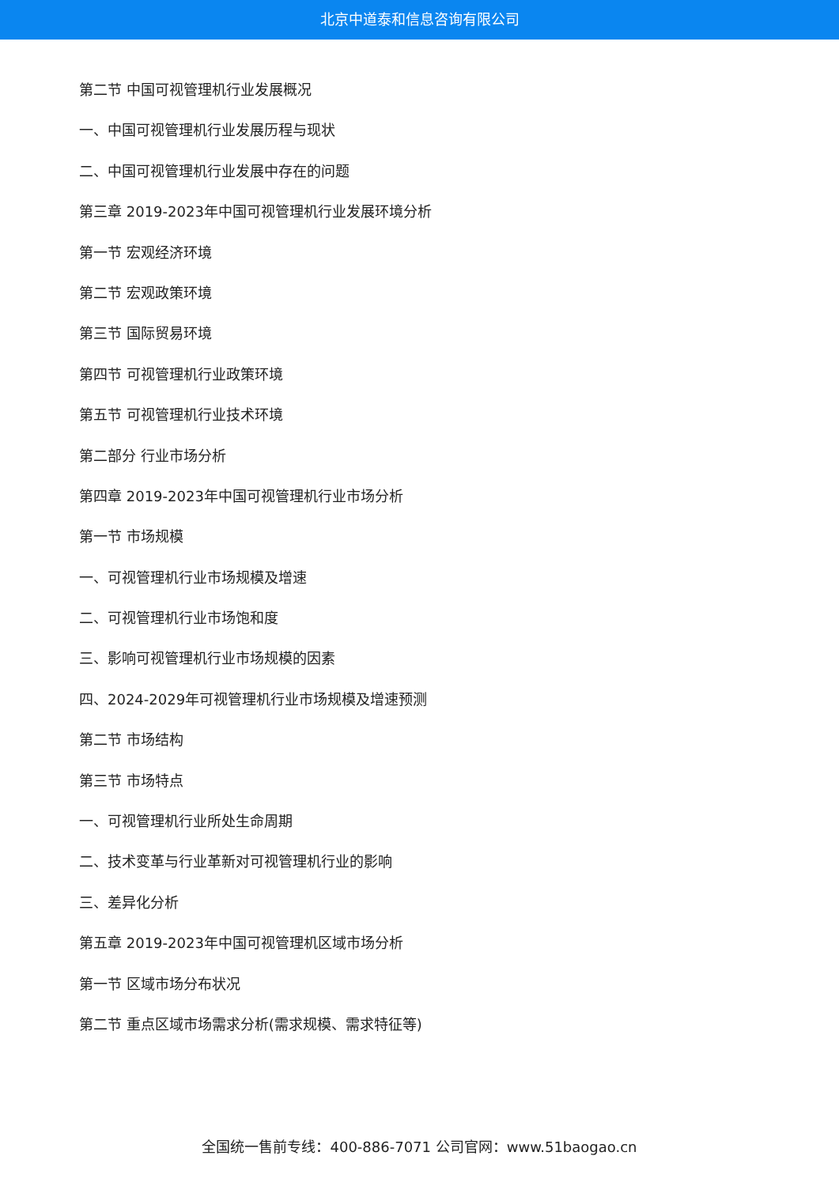北京中道泰和信息咨询有限公司
第二节 中国可视管理机行业发展概况
一、中国可视管理机行业发展历程与现状
二、中国可视管理机行业发展中存在的问题
第三章 2019-2023年中国可视管理机行业发展环境分析
第一节 宏观经济环境
第二节 宏观政策环境
第三节 国际贸易环境
第四节 可视管理机行业政策环境
第五节 可视管理机行业技术环境
第二部分 行业市场分析
第四章 2019-2023年中国可视管理机行业市场分析
第一节 市场规模
一、可视管理机行业市场规模及增速
二、可视管理机行业市场饱和度
三、影响可视管理机行业市场规模的因素
四、2024-2029年可视管理机行业市场规模及增速预测
第二节 市场结构
第三节 市场特点
一、可视管理机行业所处生命周期
二、技术变革与行业革新对可视管理机行业的影响
三、差异化分析
第五章 2019-2023年中国可视管理机区域市场分析
第一节 区域市场分布状况
第二节 重点区域市场需求分析(需求规模、需求特征等)
全国统一售前专线：400-886-7071 公司官网：www.51baogao.cn